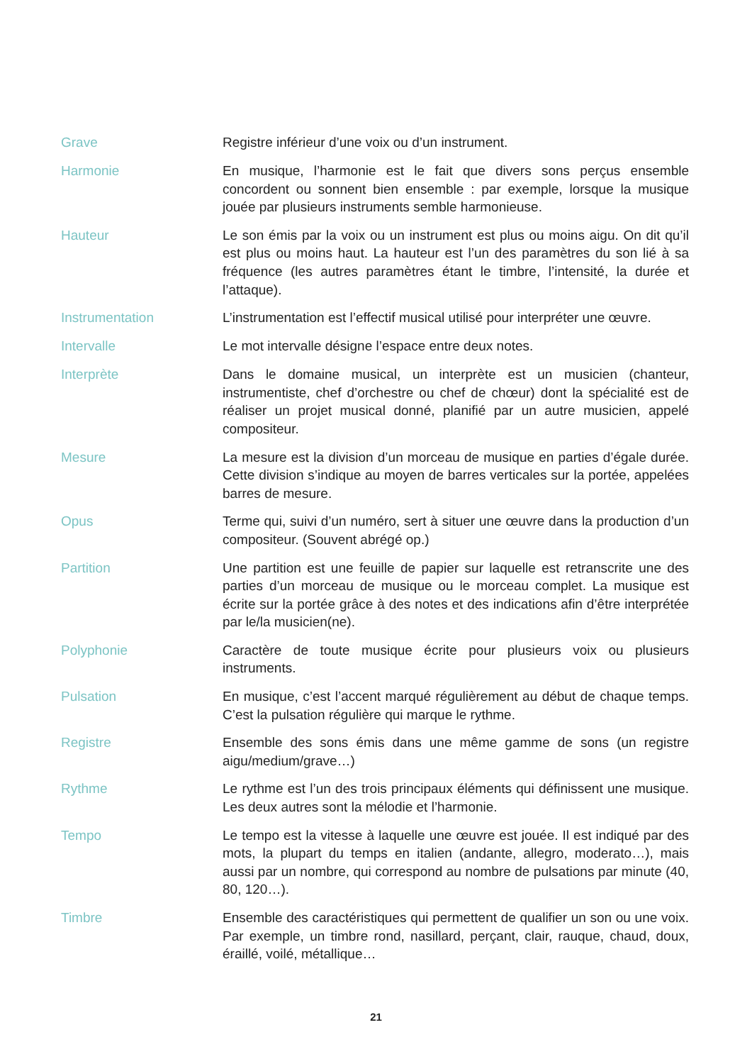Grave
Registre inférieur d’une voix ou d’un instrument.
Harmonie
En musique, l’harmonie est le fait que divers sons perçus ensemble concordent ou sonnent bien ensemble : par exemple, lorsque la musique jouée par plusieurs instruments semble harmonieuse.
Hauteur
Le son émis par la voix ou un instrument est plus ou moins aigu. On dit qu’il est plus ou moins haut. La hauteur est l’un des paramètres du son lié à sa fréquence (les autres paramètres étant le timbre, l’intensité, la durée et l’attaque).
Instrumentation
L’instrumentation est l’effectif musical utilisé pour interpréter une œuvre.
Intervalle
Le mot intervalle désigne l’espace entre deux notes.
Interprète
Dans le domaine musical, un interprète est un musicien (chanteur, instrumentiste, chef d’orchestre ou chef de chœur) dont la spécialité est de réaliser un projet musical donné, planifié par un autre musicien, appelé compositeur.
Mesure
La mesure est la division d’un morceau de musique en parties d’égale durée. Cette division s’indique au moyen de barres verticales sur la portée, appelées barres de mesure.
Opus
Terme qui, suivi d’un numéro, sert à situer une œuvre dans la production d’un compositeur. (Souvent abrégé op.)
Partition
Une partition est une feuille de papier sur laquelle est retranscrite une des parties d’un morceau de musique ou le morceau complet. La musique est écrite sur la portée grâce à des notes et des indications afin d’être interprétée par le/la musicien(ne).
Polyphonie
Caractère de toute musique écrite pour plusieurs voix ou plusieurs instruments.
Pulsation
En musique, c’est l’accent marqué régulièrement au début de chaque temps. C’est la pulsation régulière qui marque le rythme.
Registre
Ensemble des sons émis dans une même gamme de sons (un registre aigu/medium/grave…)
Rythme
Le rythme est l’un des trois principaux éléments qui définissent une musique. Les deux autres sont la mélodie et l’harmonie.
Tempo
Le tempo est la vitesse à laquelle une œuvre est jouée. Il est indiqué par des mots, la plupart du temps en italien (andante, allegro, moderato…), mais aussi par un nombre, qui correspond au nombre de pulsations par minute (40, 80, 120…).
Timbre
Ensemble des caractéristiques qui permettent de qualifier un son ou une voix. Par exemple, un timbre rond, nasillard, perçant, clair, rauque, chaud, doux, éraillé, voilé, métallique…
21